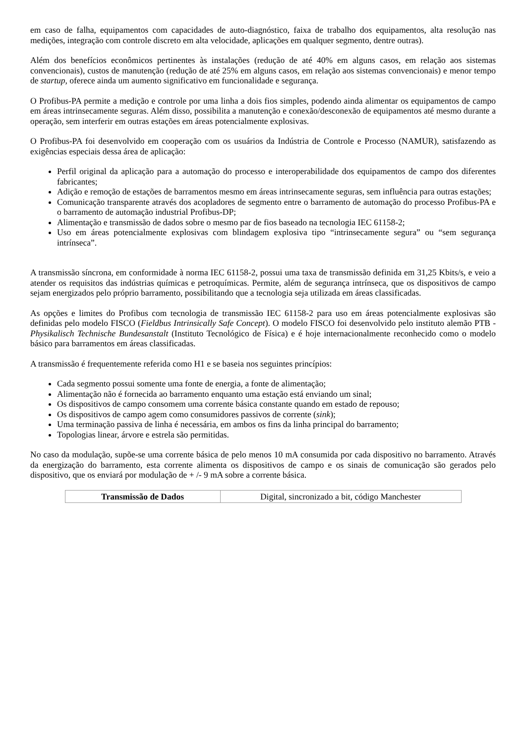em caso de falha, equipamentos com capacidades de auto-diagnóstico, faixa de trabalho dos equipamentos, alta resolução nas medições, integração com controle discreto em alta velocidade, aplicações em qualquer segmento, dentre outras).
Além dos benefícios econômicos pertinentes às instalações (redução de até 40% em alguns casos, em relação aos sistemas convencionais), custos de manutenção (redução de até 25% em alguns casos, em relação aos sistemas convencionais) e menor tempo de startup, oferece ainda um aumento significativo em funcionalidade e segurança.
O Profibus-PA permite a medição e controle por uma linha a dois fios simples, podendo ainda alimentar os equipamentos de campo em áreas intrinsecamente seguras. Além disso, possibilita a manutenção e conexão/desconexão de equipamentos até mesmo durante a operação, sem interferir em outras estações em áreas potencialmente explosivas.
O Profibus-PA foi desenvolvido em cooperação com os usuários da Indústria de Controle e Processo (NAMUR), satisfazendo as exigências especiais dessa área de aplicação:
Perfil original da aplicação para a automação do processo e interoperabilidade dos equipamentos de campo dos diferentes fabricantes;
Adição e remoção de estações de barramentos mesmo em áreas intrinsecamente seguras, sem influência para outras estações;
Comunicação transparente através dos acopladores de segmento entre o barramento de automação do processo Profibus-PA e o barramento de automação industrial Profibus-DP;
Alimentação e transmissão de dados sobre o mesmo par de fios baseado na tecnologia IEC 61158-2;
Uso em áreas potencialmente explosivas com blindagem explosiva tipo “intrinsecamente segura” ou “sem segurança intrínseca”.
A transmissão síncrona, em conformidade à norma IEC 61158-2, possui uma taxa de transmissão definida em 31,25 Kbits/s, e veio a atender os requisitos das indústrias químicas e petroquímicas. Permite, além de segurança intrínseca, que os dispositivos de campo sejam energizados pelo próprio barramento, possibilitando que a tecnologia seja utilizada em áreas classificadas.
As opções e limites do Profibus com tecnologia de transmissão IEC 61158-2 para uso em áreas potencialmente explosivas são definidas pelo modelo FISCO (Fieldbus Intrinsically Safe Concept). O modelo FISCO foi desenvolvido pelo instituto alemão PTB - Physikalisch Technische Bundesanstalt (Instituto Tecnológico de Física) e é hoje internacionalmente reconhecido como o modelo básico para barramentos em áreas classificadas.
A transmissão é frequentemente referida como H1 e se baseia nos seguintes princípios:
Cada segmento possui somente uma fonte de energia, a fonte de alimentação;
Alimentação não é fornecida ao barramento enquanto uma estação está enviando um sinal;
Os dispositivos de campo consomem uma corrente básica constante quando em estado de repouso;
Os dispositivos de campo agem como consumidores passivos de corrente (sink);
Uma terminação passiva de linha é necessária, em ambos os fins da linha principal do barramento;
Topologias linear, árvore e estrela são permitidas.
No caso da modulação, supõe-se uma corrente básica de pelo menos 10 mA consumida por cada dispositivo no barramento. Através da energização do barramento, esta corrente alimenta os dispositivos de campo e os sinais de comunicação são gerados pelo dispositivo, que os enviará por modulação de + /- 9 mA sobre a corrente básica.
| Transmissão de Dados | Digital, sincronizado a bit, código Manchester |